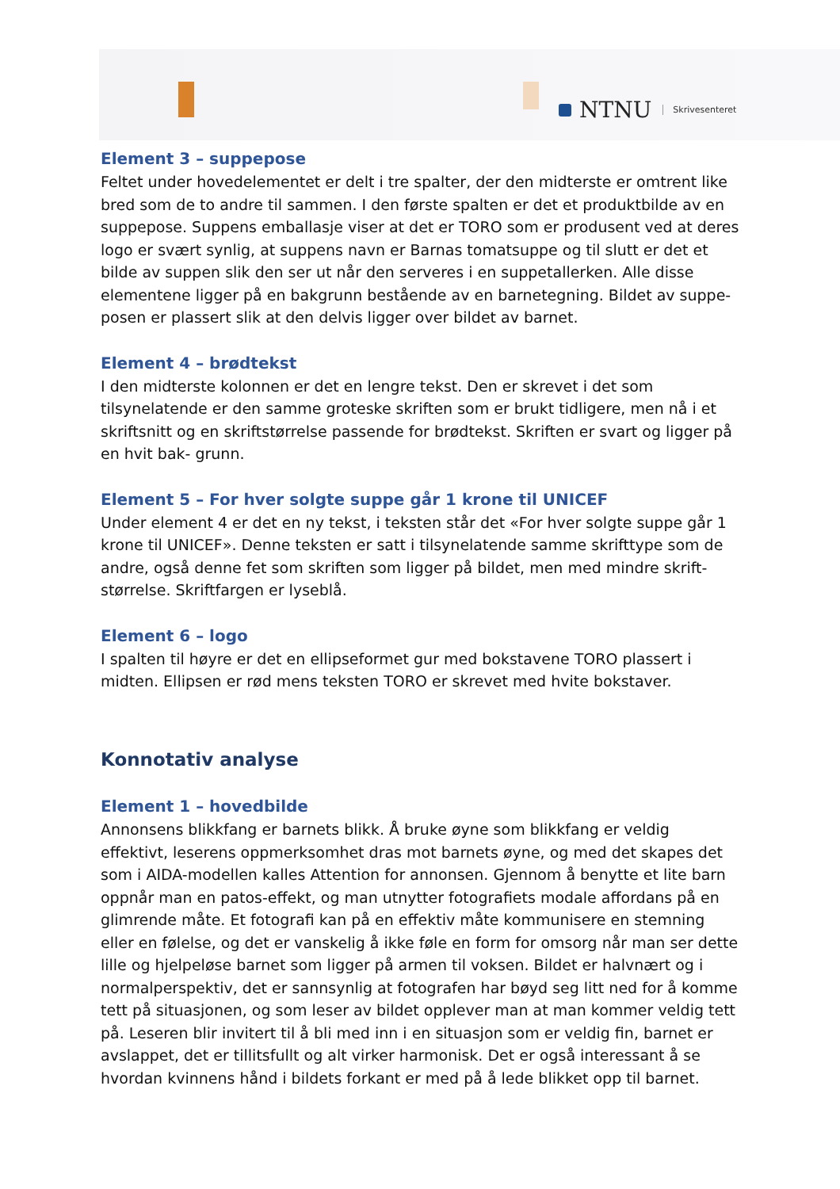NTNU Skrivesenteret
Element 3 – suppepose
Feltet under hovedelementet er delt i tre spalter, der den midterste er omtrent like bred som de to andre til sammen. I den første spalten er det et produktbilde av en suppepose. Suppens emballasje viser at det er TORO som er produsent ved at deres logo er svært synlig, at suppens navn er Barnas tomatsuppe og til slutt er det et bilde av suppen slik den ser ut når den serveres i en suppetallerken. Alle disse elementene ligger på en bakgrunn bestående av en barnetegning. Bildet av suppe- posen er plassert slik at den delvis ligger over bildet av barnet.
Element 4 – brødtekst
I den midterste kolonnen er det en lengre tekst. Den er skrevet i det som tilsynelatende er den samme groteske skriften som er brukt tidligere, men nå i et skriftsnitt og en skriftstørrelse passende for brødtekst. Skriften er svart og ligger på en hvit bak- grunn.
Element 5 – For hver solgte suppe går 1 krone til UNICEF
Under element 4 er det en ny tekst, i teksten står det «For hver solgte suppe går 1 krone til UNICEF». Denne teksten er satt i tilsynelatende samme skrifttype som de andre, også denne fet som skriften som ligger på bildet, men med mindre skrift- størrelse. Skriftfargen er lyseblå.
Element 6 – logo
I spalten til høyre er det en ellipseformet gur med bokstavene TORO plassert i midten. Ellipsen er rød mens teksten TORO er skrevet med hvite bokstaver.
Konnotativ analyse
Element 1 – hovedbilde
Annonsens blikkfang er barnets blikk. Å bruke øyne som blikkfang er veldig effektivt, leserens oppmerksomhet dras mot barnets øyne, og med det skapes det som i AIDA-modellen kalles Attention for annonsen. Gjennom å benytte et lite barn oppnår man en patos-effekt, og man utnytter fotografiets modale affordans på en glimrende måte. Et fotografi kan på en effektiv måte kommunisere en stemning eller en følelse, og det er vanskelig å ikke føle en form for omsorg når man ser dette lille og hjelpeløse barnet som ligger på armen til voksen. Bildet er halvnært og i normalperspektiv, det er sannsynlig at fotografen har bøyd seg litt ned for å komme tett på situasjonen, og som leser av bildet opplever man at man kommer veldig tett på. Leseren blir invitert til å bli med inn i en situasjon som er veldig fin, barnet er avslappet, det er tillitsfullt og alt virker harmonisk. Det er også interessant å se hvordan kvinnens hånd i bildets forkant er med på å lede blikket opp til barnet.